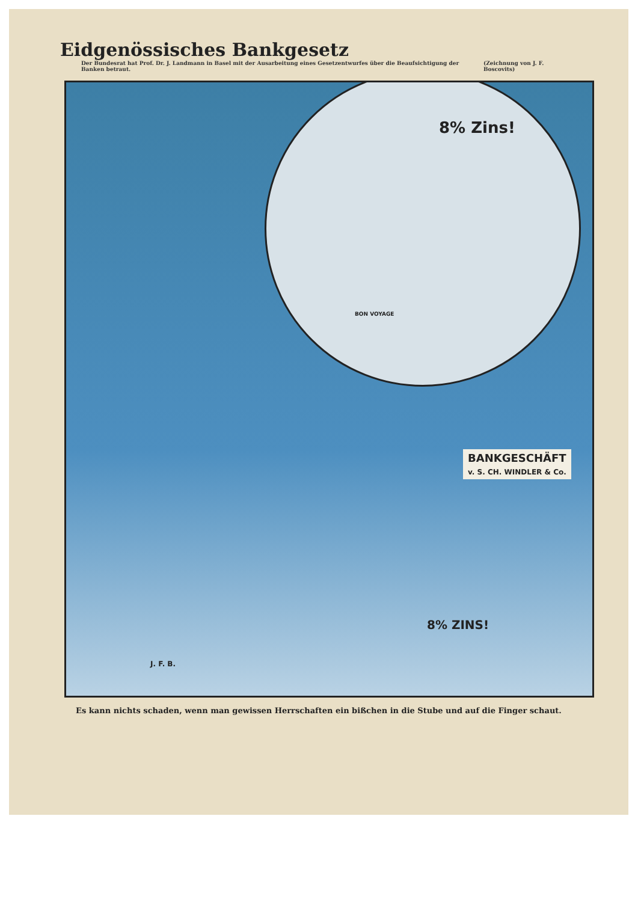Eidgenössisches Bankgesetz
Der Bundesrat hat Prof. Dr. J. Landmann in Basel mit der Ausarbeitung eines Gesetzentwurfes über die Beaufsichtigung der Banken betraut. (Zeichnung von J. F. Boscovits)
8% Zins!
BON VOYAGE
BANKGESCHÄFT
v. S. CH. WINDLER & Co.
8% ZINS!
J. F. B.
Es kann nichts schaden, wenn man gewissen Herrschaften ein bißchen in die Stube und auf die Finger schaut.